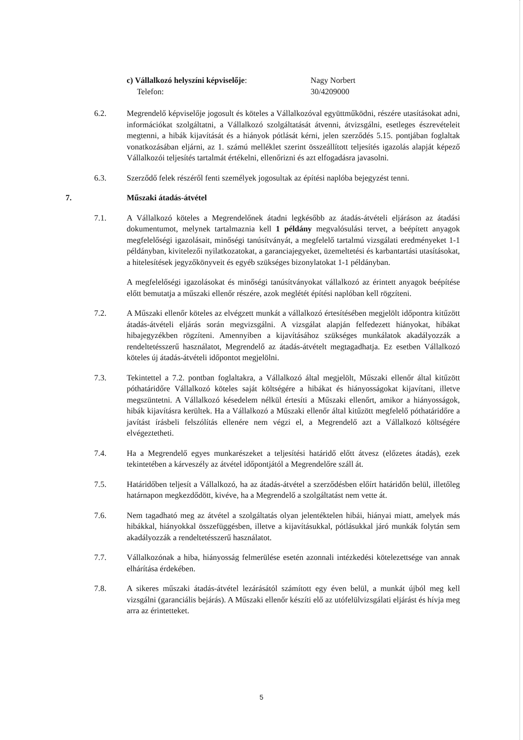c) Vállalkozó helyszíni képviselője:
Telefon:
Nagy Norbert
30/4209000
6.2. Megrendelő képviselője jogosult és köteles a Vállalkozóval együttműködni, részére utasításokat adni, információkat szolgáltatni, a Vállalkozó szolgáltatását átvenni, átvizsgálni, esetleges észrevételeit megtenni, a hibák kijavítását és a hiányok pótlását kérni, jelen szerződés 5.15. pontjában foglaltak vonatkozásában eljárni, az 1. számú melléklet szerint összeállított teljesítés igazolás alapját képező Vállalkozói teljesítés tartalmát értékelni, ellenőrizni és azt elfogadásra javasolni.
6.3. Szerződő felek részéről fenti személyek jogosultak az építési naplóba bejegyzést tenni.
7. Műszaki átadás-átvétel
7.1. A Vállalkozó köteles a Megrendelőnek átadni legkésőbb az átadás-átvételi eljáráson az átadási dokumentumot, melynek tartalmaznia kell 1 példány megvalósulási tervet, a beépített anyagok megfelelőségi igazolásait, minőségi tanúsítványát, a megfelelő tartalmú vizsgálati eredményeket 1-1 példányban, kivitelezői nyilatkozatokat, a garanciajegyeket, üzemeltetési és karbantartási utasításokat, a hitelesítések jegyzőkönyveit és egyéb szükséges bizonylatokat 1-1 példányban.
A megfelelőségi igazolásokat és minőségi tanúsítványokat vállalkozó az érintett anyagok beépítése előtt bemutatja a műszaki ellenőr részére, azok meglétét építési naplóban kell rögzíteni.
7.2. A Műszaki ellenőr köteles az elvégzett munkát a vállalkozó értesítésében megjelölt időpontra kitűzött átadás-átvételi eljárás során megvizsgálni. A vizsgálat alapján felfedezett hiányokat, hibákat hibajegyzékben rögzíteni. Amennyiben a kijavításához szükséges munkálatok akadályozzák a rendeltetésszerű használatot, Megrendelő az átadás-átvételt megtagadhatja. Ez esetben Vállalkozó köteles új átadás-átvételi időpontot megjelölni.
7.3. Tekintettel a 7.2. pontban foglaltakra, a Vállalkozó által megjelölt, Műszaki ellenőr által kitűzött póthatáridőre Vállalkozó köteles saját költségére a hibákat és hiányosságokat kijavítani, illetve megszüntetni. A Vállalkozó késedelem nélkül értesíti a Műszaki ellenőrt, amikor a hiányosságok, hibák kijavításra kerültek. Ha a Vállalkozó a Műszaki ellenőr által kitűzött megfelelő póthatáridőre a javítást írásbeli felszólítás ellenére nem végzi el, a Megrendelő azt a Vállalkozó költségére elvégeztetheti.
7.4. Ha a Megrendelő egyes munkarészeket a teljesítési határidő előtt átvesz (előzetes átadás), ezek tekintetében a kárveszély az átvétel időpontjától a Megrendelőre száll át.
7.5. Határidőben teljesít a Vállalkozó, ha az átadás-átvétel a szerződésben előírt határidőn belül, illetőleg határnapon megkezdődött, kivéve, ha a Megrendelő a szolgáltatást nem vette át.
7.6. Nem tagadható meg az átvétel a szolgáltatás olyan jelentéktelen hibái, hiányai miatt, amelyek más hibákkal, hiányokkal összefüggésben, illetve a kijavításukkal, pótlásukkal járó munkák folytán sem akadályozzák a rendeltetésszerű használatot.
7.7. Vállalkozónak a hiba, hiányosság felmerülése esetén azonnali intézkedési kötelezettsége van annak elhárítása érdekében.
7.8. A sikeres műszaki átadás-átvétel lezárásától számított egy éven belül, a munkát újból meg kell vizsgálni (garanciális bejárás). A Műszaki ellenőr készíti elő az utófelülvizsgálati eljárást és hívja meg arra az érintetteket.
5